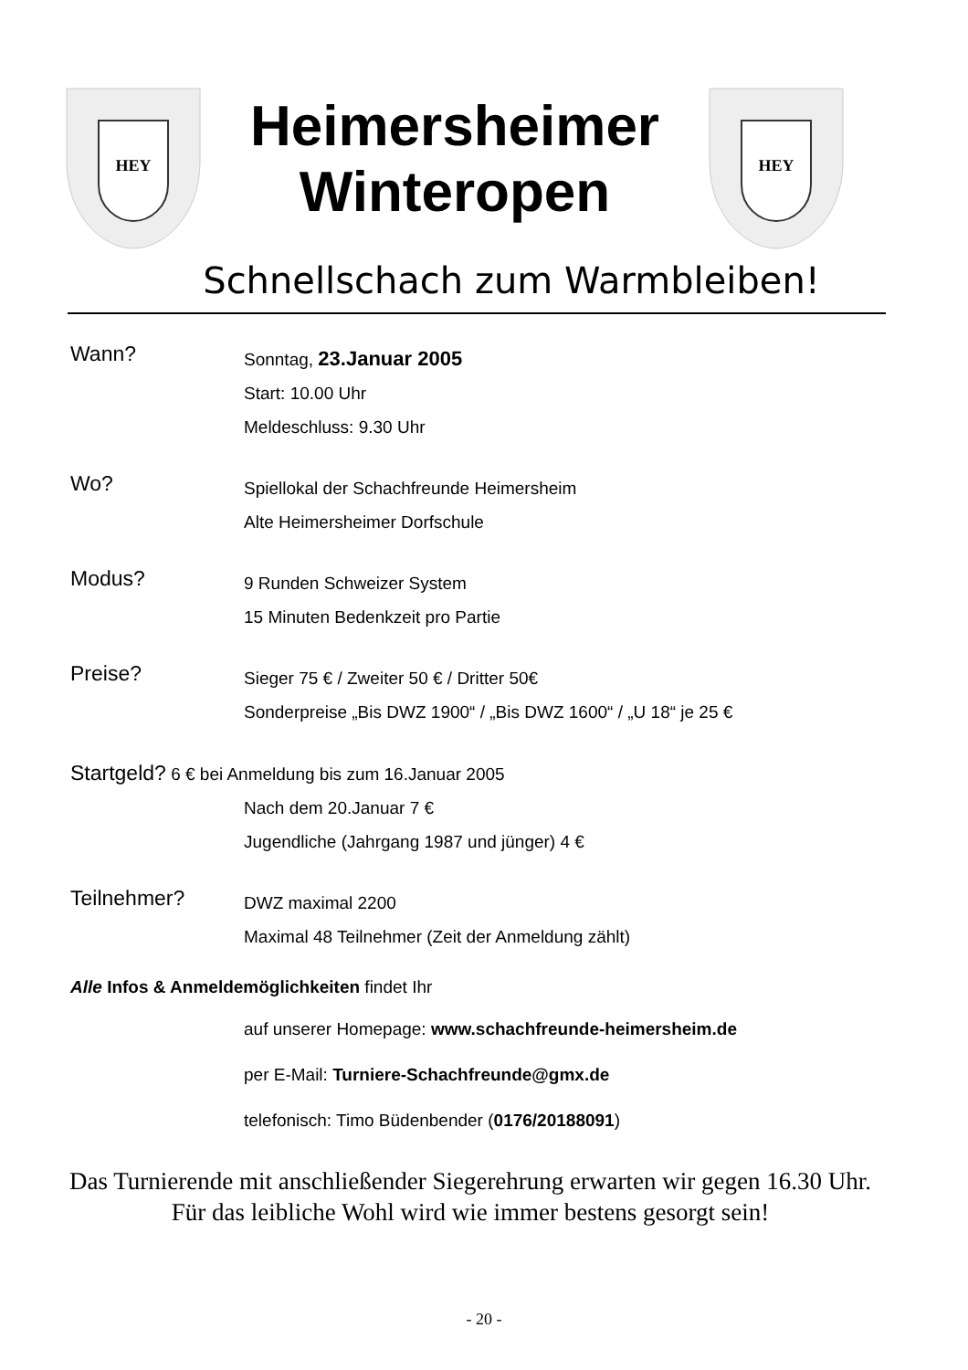HEY
Heimersheimer
Winteropen
HEY
Schnellschach zum Warmbleiben!
Wann?
Sonntag, 23.Januar 2005
Start: 10.00 Uhr
Meldeschluss: 9.30 Uhr
Wo?
Spiellokal der Schachfreunde Heimersheim
Alte Heimersheimer Dorfschule
Modus?
9 Runden Schweizer System
15 Minuten Bedenkzeit pro Partie
Preise?
Sieger 75 € / Zweiter 50 € / Dritter 50€
Sonderpreise „Bis DWZ 1900“ / „Bis DWZ 1600“ / „U 18“ je 25 €
Startgeld? 6 € bei Anmeldung bis zum 16.Januar 2005
Nach dem 20.Januar 7 €
Jugendliche (Jahrgang 1987 und jünger) 4 €
Teilnehmer?
DWZ maximal 2200
Maximal 48 Teilnehmer (Zeit der Anmeldung zählt)
Alle Infos & Anmeldemöglichkeiten findet Ihr
auf unserer Homepage: www.schachfreunde-heimersheim.de
per E-Mail: Turniere-Schachfreunde@gmx.de
telefonisch: Timo Büdenbender (0176/20188091)
Das Turnierende mit anschließender Siegerehrung erwarten wir gegen 16.30 Uhr. Für das leibliche Wohl wird wie immer bestens gesorgt sein!
- 20 -